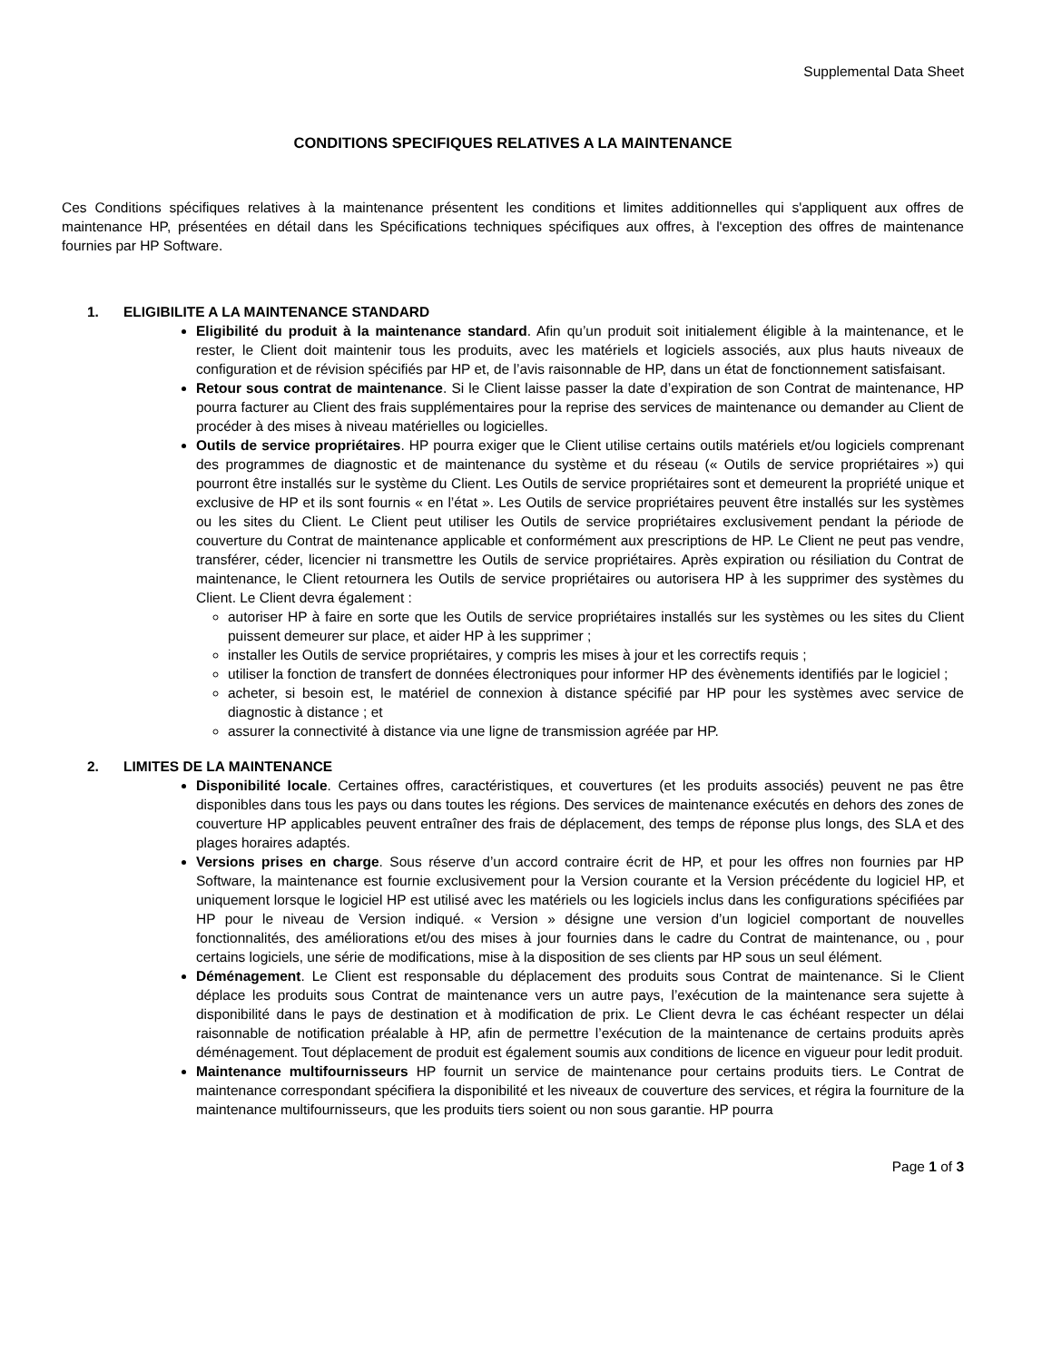Supplemental Data Sheet
CONDITIONS SPECIFIQUES RELATIVES A LA MAINTENANCE
Ces Conditions spécifiques relatives à la maintenance présentent les conditions et limites additionnelles qui s'appliquent aux offres de maintenance HP, présentées en détail dans les Spécifications techniques spécifiques aux offres, à l'exception des offres de maintenance fournies par HP Software.
1. ELIGIBILITE A LA MAINTENANCE STANDARD
Eligibilité du produit à la maintenance standard. Afin qu’un produit soit initialement éligible à la maintenance, et le rester, le Client doit maintenir tous les produits, avec les matériels et logiciels associés, aux plus hauts niveaux de configuration et de révision spécifiés par HP et, de l’avis raisonnable de HP, dans un état de fonctionnement satisfaisant.
Retour sous contrat de maintenance. Si le Client laisse passer la date d’expiration de son Contrat de maintenance, HP pourra facturer au Client des frais supplémentaires pour la reprise des services de maintenance ou demander au Client de procéder à des mises à niveau matérielles ou logicielles.
Outils de service propriétaires. HP pourra exiger que le Client utilise certains outils matériels et/ou logiciels comprenant des programmes de diagnostic et de maintenance du système et du réseau (« Outils de service propriétaires ») qui pourront être installés sur le système du Client. Les Outils de service propriétaires sont et demeurent la propriété unique et exclusive de HP et ils sont fournis « en l’état ». Les Outils de service propriétaires peuvent être installés sur les systèmes ou les sites du Client. Le Client peut utiliser les Outils de service propriétaires exclusivement pendant la période de couverture du Contrat de maintenance applicable et conformément aux prescriptions de HP. Le Client ne peut pas vendre, transférer, céder, licencier ni transmettre les Outils de service propriétaires. Après expiration ou résiliation du Contrat de maintenance, le Client retournera les Outils de service propriétaires ou autorisera HP à les supprimer des systèmes du Client. Le Client devra également :
autoriser HP à faire en sorte que les Outils de service propriétaires installés sur les systèmes ou les sites du Client puissent demeurer sur place, et aider HP à les supprimer ;
installer les Outils de service propriétaires, y compris les mises à jour et les correctifs requis ;
utiliser la fonction de transfert de données électroniques pour informer HP des évènements identifiés par le logiciel ;
acheter, si besoin est, le matériel de connexion à distance spécifié par HP pour les systèmes avec service de diagnostic à distance ; et
assurer la connectivité à distance via une ligne de transmission agréée par HP.
2. LIMITES DE LA MAINTENANCE
Disponibilité locale. Certaines offres, caractéristiques, et couvertures (et les produits associés) peuvent ne pas être disponibles dans tous les pays ou dans toutes les régions. Des services de maintenance exécutés en dehors des zones de couverture HP applicables peuvent entraîner des frais de déplacement, des temps de réponse plus longs, des SLA et des plages horaires adaptés.
Versions prises en charge. Sous réserve d’un accord contraire écrit de HP, et pour les offres non fournies par HP Software, la maintenance est fournie exclusivement pour la Version courante et la Version précédente du logiciel HP, et uniquement lorsque le logiciel HP est utilisé avec les matériels ou les logiciels inclus dans les configurations spécifiées par HP pour le niveau de Version indiqué. « Version » désigne une version d’un logiciel comportant de nouvelles fonctionnalités, des améliorations et/ou des mises à jour fournies dans le cadre du Contrat de maintenance, ou , pour certains logiciels, une série de modifications, mise à la disposition de ses clients par HP sous un seul élément.
Déménagement. Le Client est responsable du déplacement des produits sous Contrat de maintenance. Si le Client déplace les produits sous Contrat de maintenance vers un autre pays, l’exécution de la maintenance sera sujette à disponibilité dans le pays de destination et à modification de prix. Le Client devra le cas échéant respecter un délai raisonnable de notification préalable à HP, afin de permettre l’exécution de la maintenance de certains produits après déménagement. Tout déplacement de produit est également soumis aux conditions de licence en vigueur pour ledit produit.
Maintenance multifournisseurs HP fournit un service de maintenance pour certains produits tiers. Le Contrat de maintenance correspondant spécifiera la disponibilité et les niveaux de couverture des services, et régira la fourniture de la maintenance multifournisseurs, que les produits tiers soient ou non sous garantie. HP pourra
Page 1 of 3